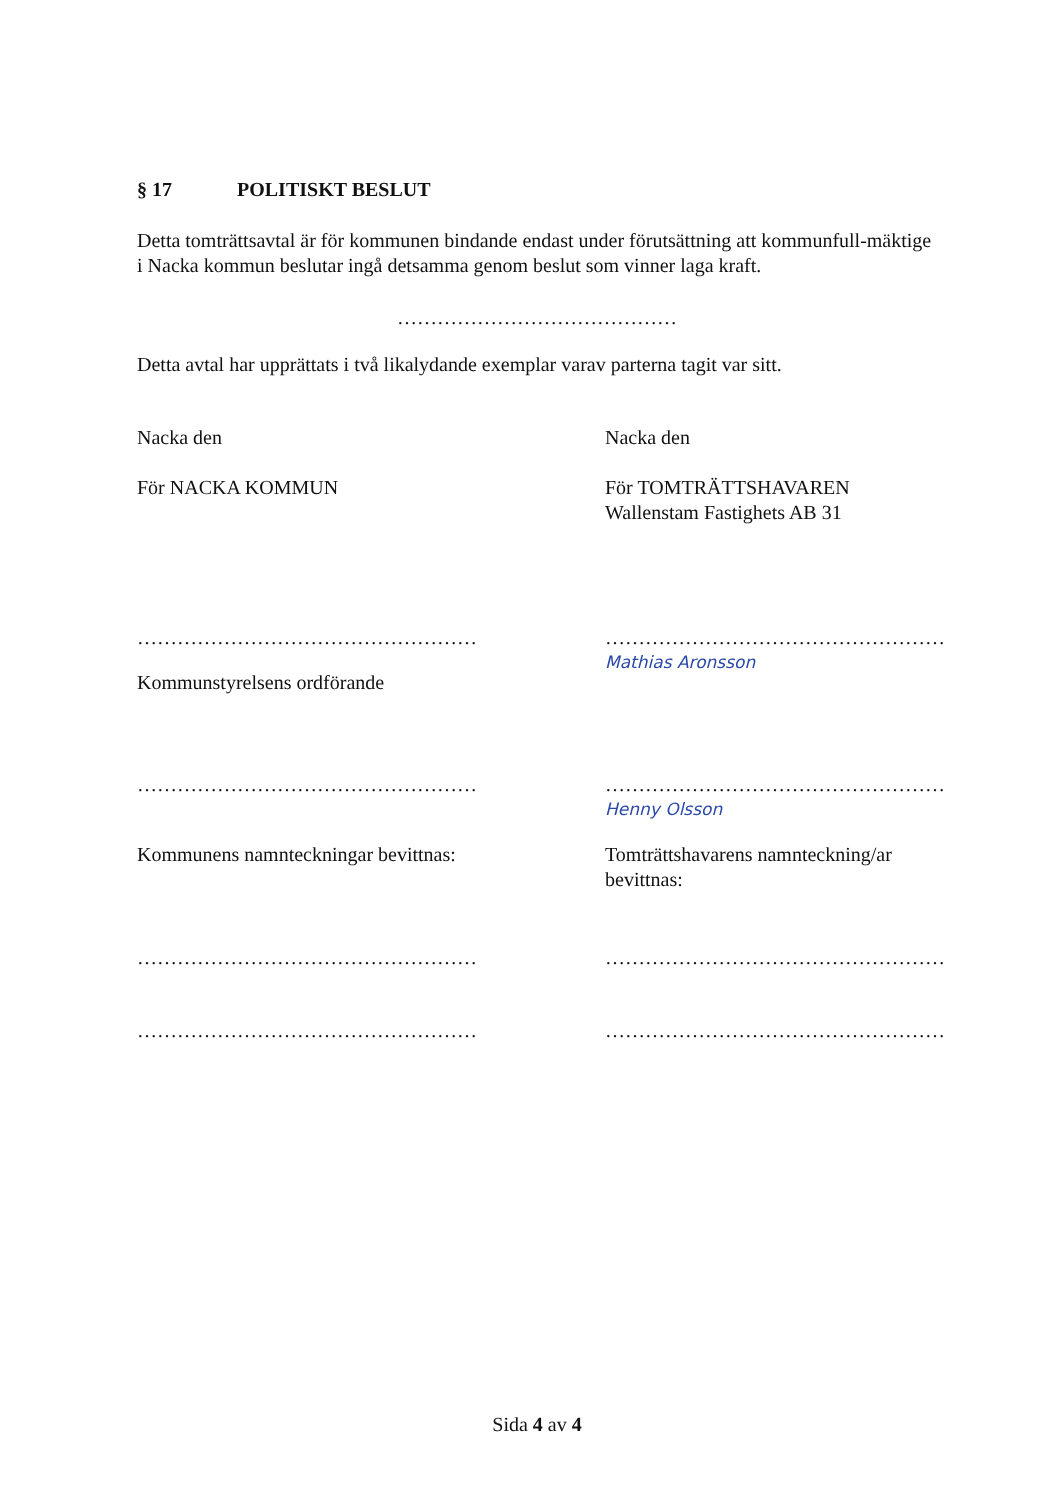§ 17 POLITISKT BESLUT
Detta tomträttsavtal är för kommunen bindande endast under förutsättning att kommunfull-mäktige i Nacka kommun beslutar ingå detsamma genom beslut som vinner laga kraft.
……………………………………
Detta avtal har upprättats i två likalydande exemplar varav parterna tagit var sitt.
Nacka den Nacka den
För NACKA KOMMUN För TOMTRÄTTSHAVAREN
Wallenstam Fastighets AB 31
…………………………………………… ……………………………………………
Mathias Aronsson
Kommunstyrelsens ordförande
…………………………………………… ……………………………………………
Henny Olsson
Kommunens namnteckningar bevittnas: Tomträttshavarens namnteckning/ar bevittnas:
…………………………………………… ……………………………………………
…………………………………………… ……………………………………………
Sida 4 av 4